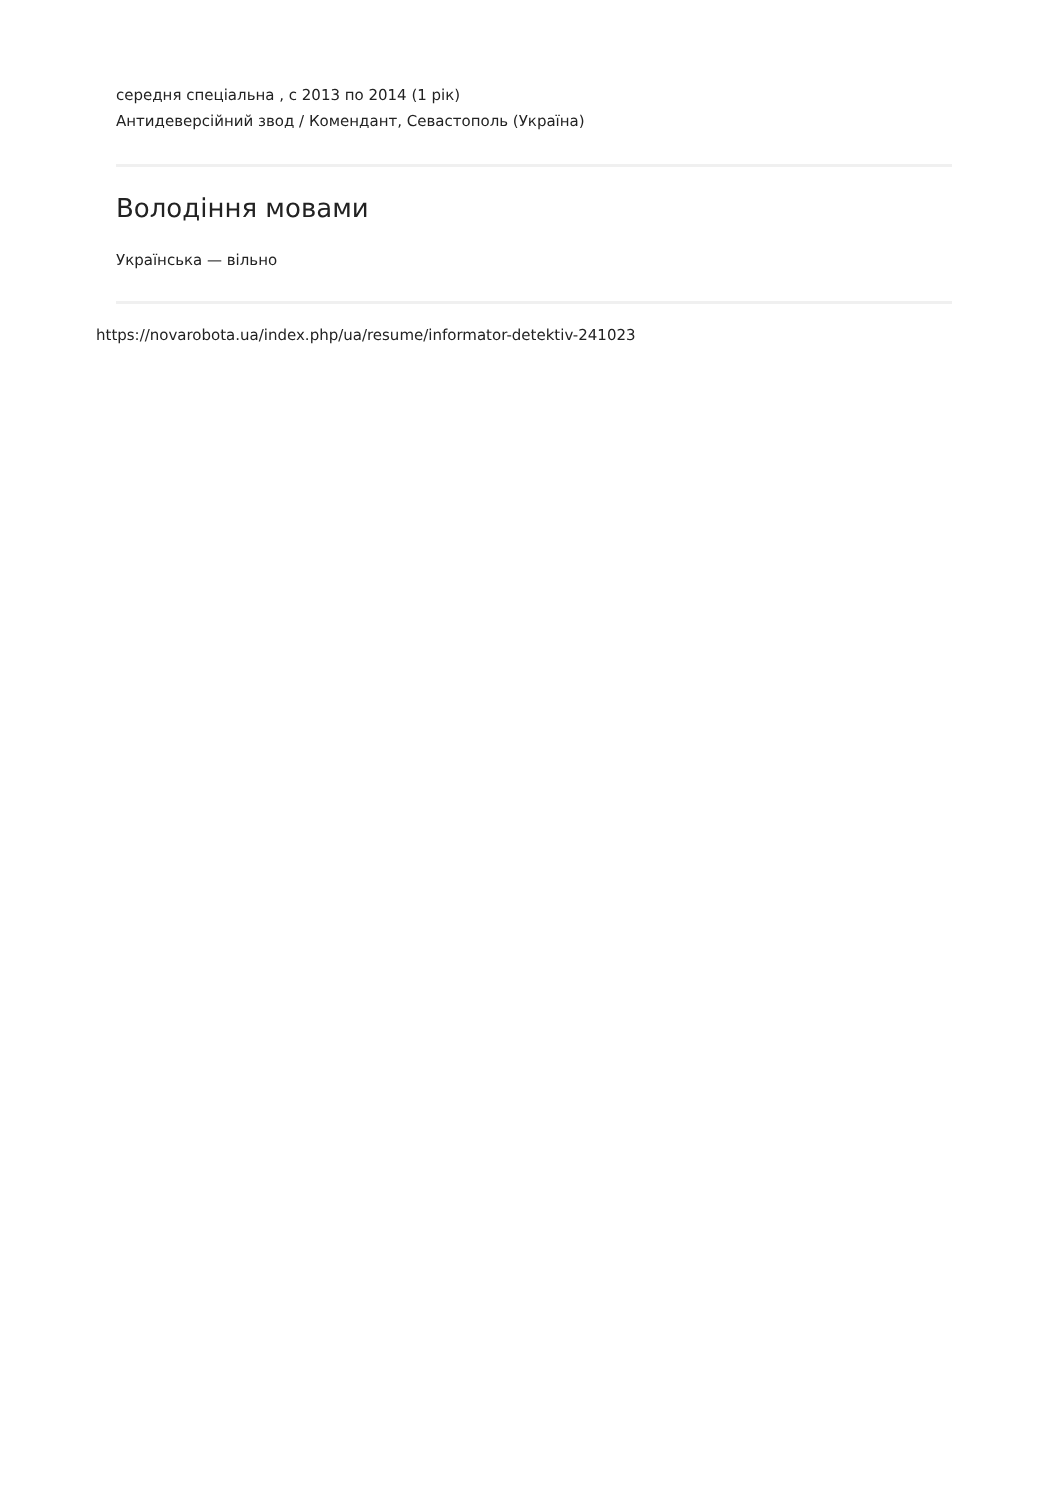середня спеціальна , с 2013 по 2014 (1 рік)
Антидеверсійний звод / Комендант, Севастополь (Україна)
Володіння мовами
Українська — вільно
https://novarobota.ua/index.php/ua/resume/informator-detektiv-241023